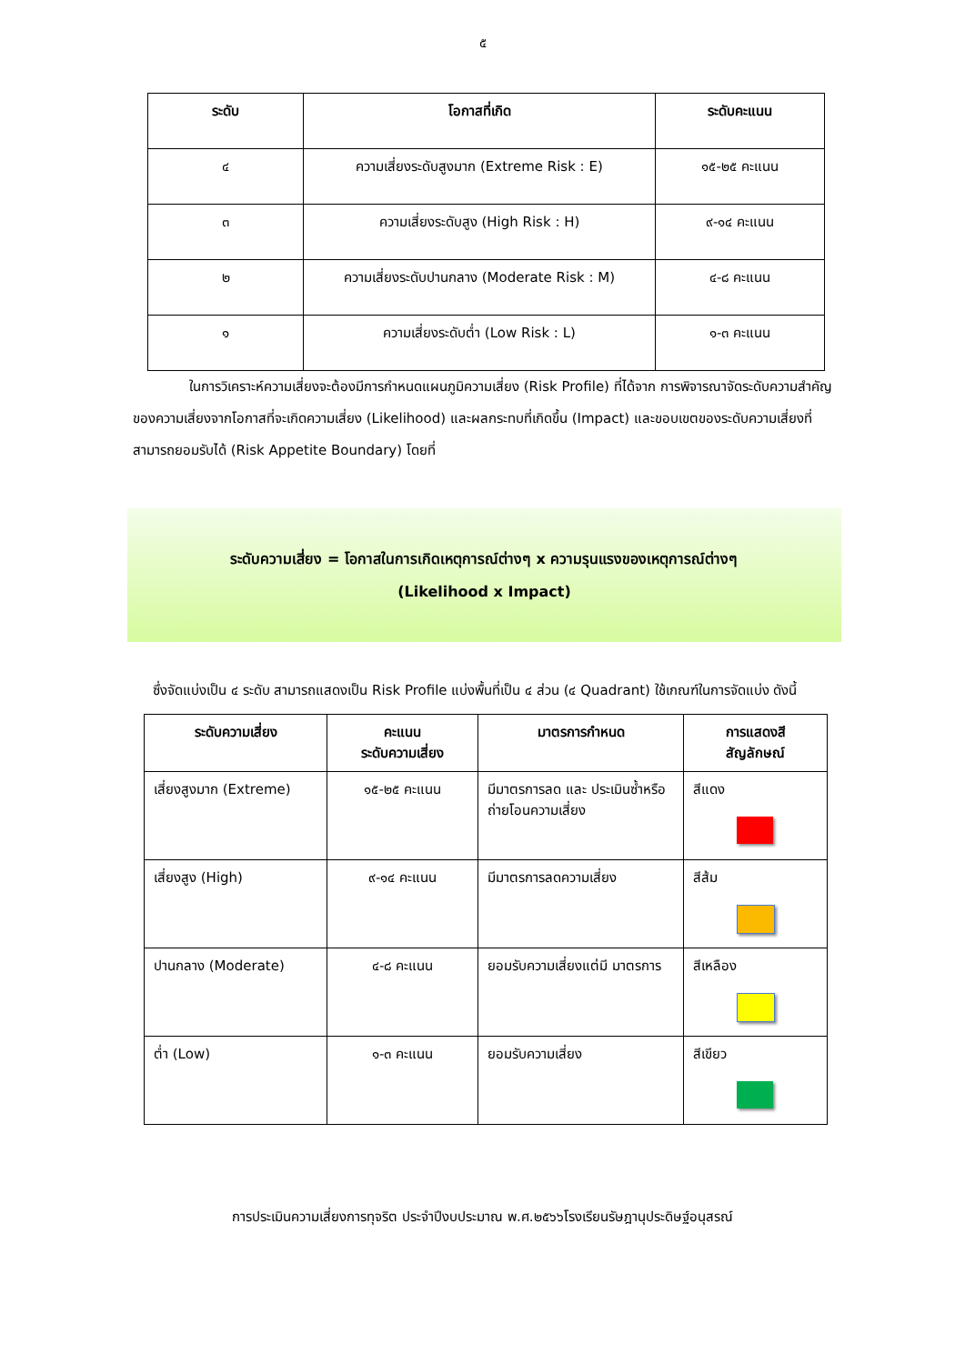๕
| ระดับ | โอกาสที่เกิด | ระดับคะแนน |
| --- | --- | --- |
| ๔ | ความเสี่ยงระดับสูงมาก (Extreme Risk : E) | ๑๕-๒๕ คะแนน |
| ๓ | ความเสี่ยงระดับสูง (High Risk : H) | ๙-๑๔ คะแนน |
| ๒ | ความเสี่ยงระดับปานกลาง (Moderate Risk : M) | ๔-๘ คะแนน |
| ๑ | ความเสี่ยงระดับต่ำ (Low Risk : L) | ๑-๓ คะแนน |
ในการวิเคราะห์ความเสี่ยงจะต้องมีการกำหนดแผนภูมิความเสี่ยง (Risk Profile) ที่ได้จาก การพิจารณาจัดระดับความสำคัญของความเสี่ยงจากโอกาสที่จะเกิดความเสี่ยง (Likelihood) และผลกระทบที่เกิดขึ้น (Impact) และขอบเขตของระดับความเสี่ยงที่สามารถยอมรับได้ (Risk Appetite Boundary) โดยที่
ระดับความเสี่ยง = โอกาสในการเกิดเหตุการณ์ต่างๆ x ความรุนแรงของเหตุการณ์ต่างๆ
(Likelihood x Impact)
ซึ่งจัดแบ่งเป็น ๔ ระดับ สามารถแสดงเป็น Risk Profile แบ่งพื้นที่เป็น ๔ ส่วน (๔ Quadrant) ใช้เกณฑ์ในการจัดแบ่ง ดังนี้
| ระดับความเสี่ยง | คะแนน ระดับความเสี่ยง | มาตรการกำหนด | การแสดงสี สัญลักษณ์ |
| --- | --- | --- | --- |
| เสี่ยงสูงมาก (Extreme) | ๑๕-๒๕ คะแนน | มีมาตรการลด และ ประเมินซ้ำหรือถ่ายโอนความเสี่ยง | สีแดง |
| เสี่ยงสูง (High) | ๙-๑๔ คะแนน | มีมาตรการลดความเสี่ยง | สีส้ม |
| ปานกลาง (Moderate) | ๔-๘ คะแนน | ยอมรับความเสี่ยงแต่มี มาตรการ | สีเหลือง |
| ต่ำ (Low) | ๑-๓ คะแนน | ยอมรับความเสี่ยง | สีเขียว |
การประเมินความเสี่ยงการทุจริต ประจำปีงบประมาณ พ.ศ.๒๕๖๖โรงเรียนรัษฎานุประดิษฐ์อนุสรณ์